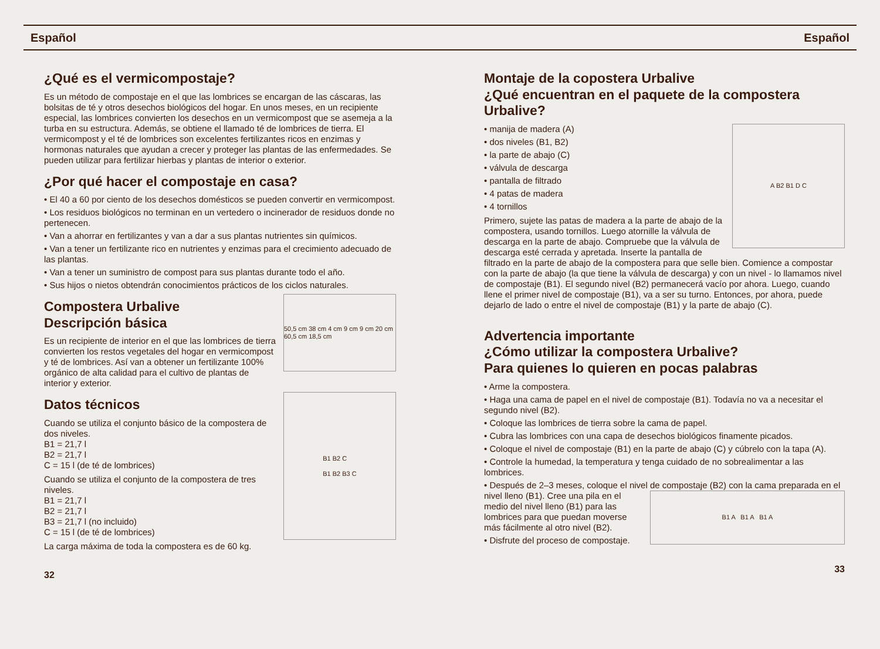Español Español
¿Qué es el vermicompostaje?
Es un método de compostaje en el que las lombrices se encargan de las cáscaras, las bolsitas de té y otros desechos biológicos del hogar. En unos meses, en un recipiente especial, las lombrices convierten los desechos en un vermicompost que se asemeja a la turba en su estructura. Además, se obtiene el llamado té de lombrices de tierra. El vermicompost y el té de lombrices son excelentes fertilizantes ricos en enzimas y hormonas naturales que ayudan a crecer y proteger las plantas de las enfermedades. Se pueden utilizar para fertilizar hierbas y plantas de interior o exterior.
¿Por qué hacer el compostaje en casa?
• El 40 a 60 por ciento de los desechos domésticos se pueden convertir en vermicompost.
• Los residuos biológicos no terminan en un vertedero o incinerador de residuos donde no pertenecen.
• Van a ahorrar en fertilizantes y van a dar a sus plantas nutrientes sin químicos.
• Van a tener un fertilizante rico en nutrientes y enzimas para el crecimiento adecuado de las plantas.
• Van a tener un suministro de compost para sus plantas durante todo el año.
• Sus hijos o nietos obtendrán conocimientos prácticos de los ciclos naturales.
50,5 cm 38 cm 4 cm 9 cm 9 cm 20 cm 60,5 cm 18,5 cm
Compostera Urbalive
Descripción básica
Es un recipiente de interior en el que las lombrices de tierra convierten los restos vegetales del hogar en vermicompost y té de lombrices. Así van a obtener un fertilizante 100% orgánico de alta calidad para el cultivo de plantas de interior y exterior.
B1 B2 C
B1 B2 B3 C
Datos técnicos
Cuando se utiliza el conjunto básico de la compostera de dos niveles.
B1 = 21,7 l
B2 = 21,7 l
C = 15 l (de té de lombrices)
Cuando se utiliza el conjunto de la compostera de tres niveles.
B1 = 21,7 l
B2 = 21,7 l
B3 = 21,7 l (no incluido)
C = 15 l (de té de lombrices)
La carga máxima de toda la compostera es de 60 kg.
32
Montaje de la copostera Urbalive
¿Qué encuentran en el paquete de la compostera Urbalive?
A B2 B1 D C
• manija de madera (A)
• dos niveles (B1, B2)
• la parte de abajo (C)
• válvula de descarga
• pantalla de filtrado
• 4 patas de madera
• 4 tornillos
Primero, sujete las patas de madera a la parte de abajo de la compostera, usando tornillos. Luego atornille la válvula de descarga en la parte de abajo. Compruebe que la válvula de descarga esté cerrada y apretada. Inserte la pantalla de filtrado en la parte de abajo de la compostera para que selle bien. Comience a compostar con la parte de abajo (la que tiene la válvula de descarga) y con un nivel - lo llamamos nivel de compostaje (B1). El segundo nivel (B2) permanecerá vacío por ahora. Luego, cuando llene el primer nivel de compostaje (B1), va a ser su turno. Entonces, por ahora, puede dejarlo de lado o entre el nivel de compostaje (B1) y la parte de abajo (C).
Advertencia importante
¿Cómo utilizar la compostera Urbalive?
Para quienes lo quieren en pocas palabras
• Arme la compostera.
• Haga una cama de papel en el nivel de compostaje (B1). Todavía no va a necesitar el segundo nivel (B2).
• Coloque las lombrices de tierra sobre la cama de papel.
• Cubra las lombrices con una capa de desechos biológicos finamente picados.
• Coloque el nivel de compostaje (B1) en la parte de abajo (C) y cúbrelo con la tapa (A).
• Controle la humedad, la temperatura y tenga cuidado de no sobrealimentar a las lombrices.
• Después de 2–3 meses, coloque el nivel de compostaje (B2) con la cama preparada en el nivel lleno (B1).
B1 A B1 A B1 A
Cree una pila en el medio del nivel lleno (B1) para las lombrices para que puedan moverse más fácilmente al otro nivel (B2).
• Disfrute del proceso de compostaje.
33